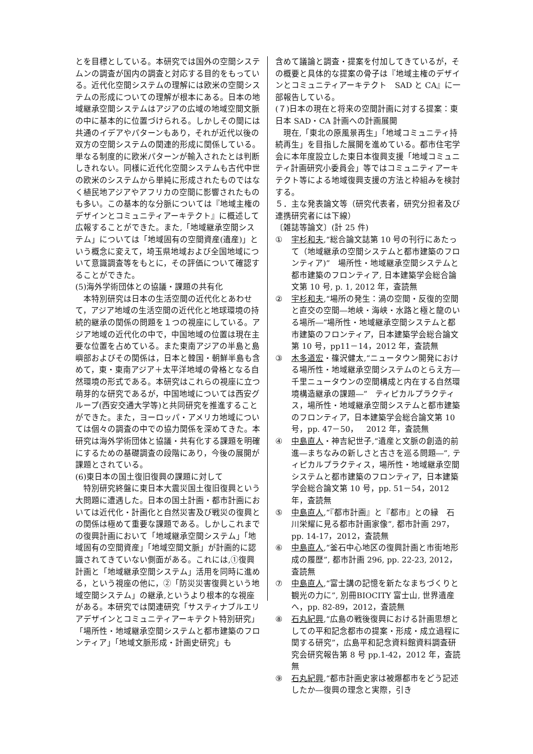とを目標としている。本研究では国外の空間システムンの調査が国内の調査と対応する目的をもっている。近代化空間システムの理解には欧米の空間システムの形成についての理解が根本にある。日本の地域継承空間システムはアジアの広域の地域空間文脈の中に基本的に位置づけられる。しかしその間には共通のイデアやパターンもあり，それが近代以後の双方の空間システムの関連的形成に関係している。単なる制度的に欧米パターンが輸入されたとは判断しきれない。同様に近代化空間システムも古代中世の欧米のシステムから単純に形成されたものではなく植民地アジアやアフリカの空間に影響されたものも多い。この基本的な分脈については『地域主権のデザインとコミュニティアーキテクト』に概述して広報することができた。また,「地域継承空間システム」については「地域固有の空間資産(遺産)」という概念に変えて，埼玉県地域および全国地域について意識調査等をもとに，その評価について確認することができた。
(5)海外学術団体との協議・課題の共有化
本特別研究は日本の生活空間の近代化とあわせて，アジア地域の生活空間の近代化と地球環境の持続的継承の関係の問題を１つの視座にしている。アジア地域の近代化の中で，中国地域の位置は現在主要な位置を占めている。また東南アジアの半島と島嶼部およびその関係は，日本と韓国・朝鮮半島も含めて，東・東南アジア＋太平洋地域の骨格となる自然環境の形式である。本研究はこれらの視座に立つ萌芽的な研究であるが，中国地域については西安グループ(西安交通大学等)と共同研究を推進することができた。また，ヨーロッパ・アメリカ地域については個々の調査の中での協力関係を深めてきた。本研究は海外学術団体と協議・共有化する課題を明確にするための基礎調査の段階にあり，今後の展開が課題とされている。
(6)東日本の国土復旧復興の課題に対して
特別研究終盤に東日本大震災国土復旧復興という大問題に遭遇した。日本の国土計画・都市計画においては近代化・計画化と自然災害及び戦災の復興との関係は極めて重要な課題である。しかしこれまでの復興計画において「地域継承空間システム」「地域固有の空間資産」「地域空間文脈」が計画的に認識されてきていない側面がある。これには,①復興計画と「地域継承空間システム」活用を同時に進める，という視座の他に，②「防災災害復興という地域空間システム」の継承,というより根本的な視座がある。本研究では関連研究「サスティナブルエリアデザインとコミュニティアーキテクト特別研究」「場所性・地域継承空間システムと都市建築のフロンティア」「地域文脈形成・計画史研究」も
含めて議論と調査・提案を付加してきているが，その概要と具体的な提案の骨子は『地域主権のデザインとコミュニティアーキテクト　SAD と CA』に一部報告している。
(７)日本の現在と将来の空間計画に対する提案：東日本 SAD・CA 計画への計画展開
現在,「東北の原風景再生」「地域コミュニティ持続再生」を目指した展開を進めている。都市住宅学会に本年度設立した東日本復興支援「地域コミュニティ計画研究小委員会」等ではコミュニティアーキテクト等による地域復興支援の方法と枠組みを検討する。
５．主な発表論文等（研究代表者，研究分担者及び連携研究者には下線）
〔雑誌等論文〕(計 25 件)
① 宇杉和夫,“総合論文誌第 10 号の刊行にあたって（地域継承の空間システムと都市建築のフロンティア)”　場所性・地域継承空間システムと都市建築のフロンティア, 日本建築学会総合論文第 10 号, p. 1, 2012 年，査読無
② 宇杉和夫,“場所の発生：渦の空間・反復的空間と直交の空間―地峡・海峡・水路と極と龍のいる場所―”場所性・地域継承空間システムと都市建築のフロンティア，日本建築学会総合論文第 10 号，pp11－14，2012 年，査読無
③ 木多道宏・篠沢健太,“ニュータウン開発における場所性・地域継承空間システムのとらえ方―千里ニュータウンの空間構成と内在する自然環境構造継承の課題―”　ティピカルプラクティス，場所性・地域継承空間システムと都市建築のフロンティア，日本建築学会総合論文第 10 号，pp. 47－50，　2012 年，査読無
④ 中島直人・神吉紀世子,“遺産と文脈の創造的前進―まちなみの新しさと古さを巡る問題―”, ティピカルプラクティス，場所性・地域継承空間システムと都市建築のフロンティア，日本建築学会総合論文第 10 号，pp. 51－54，2012 年，査読無
⑤ 中島直人,“『都市計画』と『都市』との縁　石川栄耀に見る都市計画家像”, 都市計画 297，pp. 14-17，2012，査読無
⑥ 中島直人,“釜石中心地区の復興計画と市街地形成の履歴”, 都市計画 296, pp. 22-23, 2012，査読無
⑦ 中島直人,“富士講の記憶を新たなまちづくりと観光の力に”, 別冊BIOCITY 富士山, 世界遺産へ，pp. 82-89，2012，査読無
⑧ 石丸紀興,“広島の戦後復興における計画思想としての平和記念都市の提案・形成・成立過程に関する研究”，広島平和記念資料館資料調査研究会研究報告第 8 号 pp.1-42，2012 年，査読無
⑨ 石丸紀興,“都市計画史家は被爆都市をどう記述したか―復興の理念と実際，引き